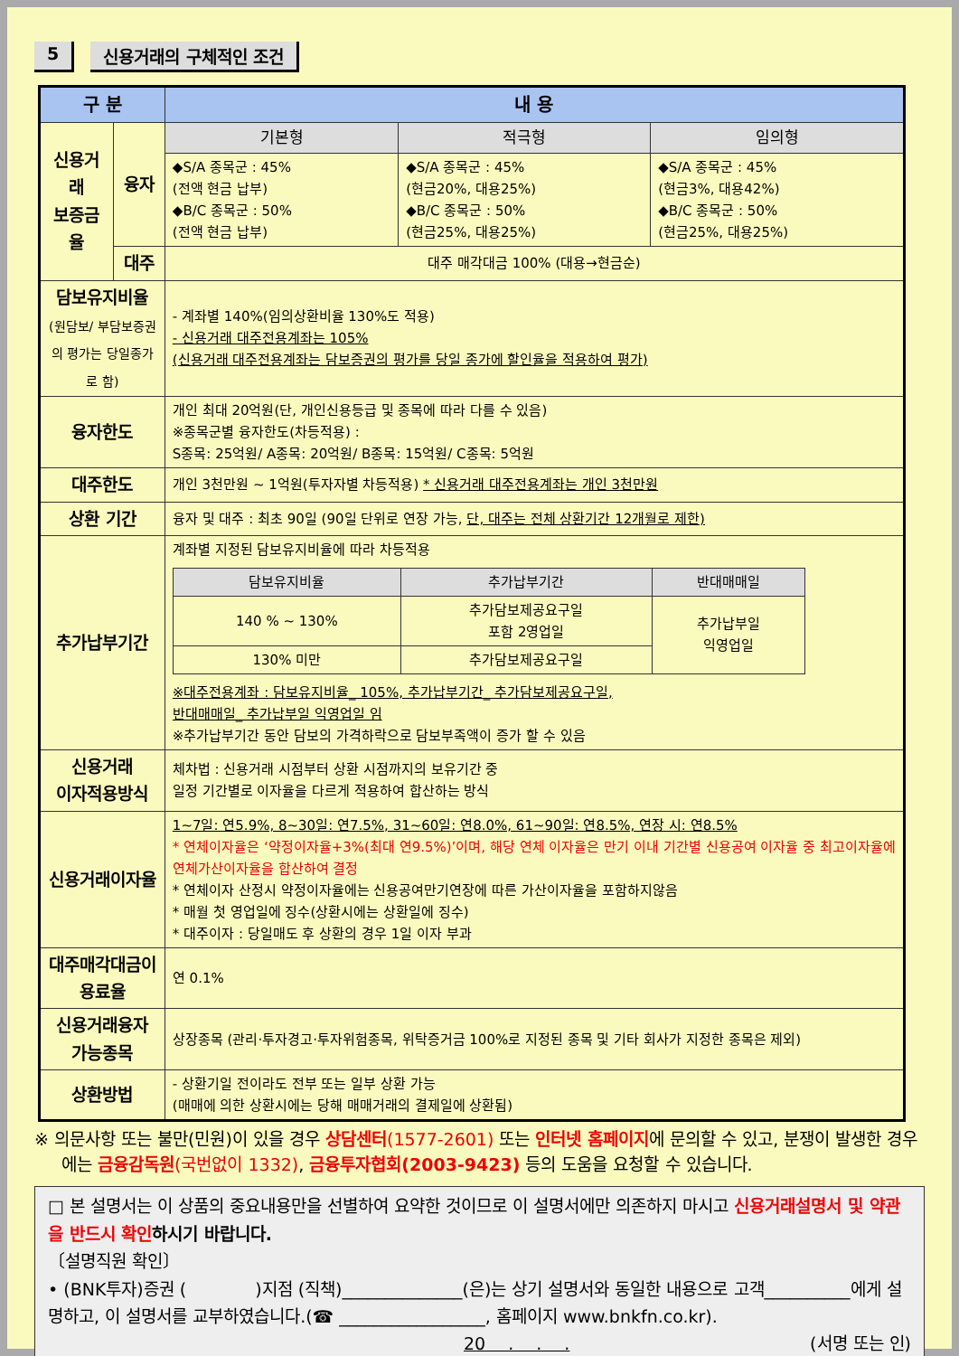5 신용거래의 구체적인 조건
| 구 분 | | 내 용 | | |
| --- | --- | --- | --- | --- |
| 신용거래 보증금율 | 융자 | 기본형 | 적극형 | 임의형 |
| | | ◆S/A 종목군 : 45% (전액 현금 납부) ◆B/C 종목군 : 50% (전액 현금 납부) | ◆S/A 종목군 : 45% (현금20%, 대용25%) ◆B/C 종목군 : 50% (현금25%, 대용25%) | ◆S/A 종목군 : 45% (현금3%, 대용42%) ◆B/C 종목군 : 50% (현금25%, 대용25%) |
| | 대주 | 대주 매각대금 100% (대용→현금순) | | |
| 담보유지비율 (원담보/ 부담보증권의 평가는 당일종가로 함) | | - 계좌별 140%(임의상환비율 130%도 적용) - 신용거래 대주전용계좌는 105% (신용거래 대주전용계좌는 담보증권의 평가를 당일 종가에 할인율을 적용하여 평가) | | |
| 융자한도 | | 개인 최대 20억원(단, 개인신용등급 및 종목에 따라 다를 수 있음) ※종목군별 융자한도(차등적용) : S종목: 25억원/ A종목: 20억원/ B종목: 15억원/ C종목: 5억원 | | |
| 대주한도 | | 개인 3천만원 ~ 1억원(투자자별 차등적용) * 신용거래 대주전용계좌는 개인 3천만원 | | |
| 상환 기간 | | 융자 및 대주 : 최초 90일 (90일 단위로 연장 가능, 단, 대주는 전체 상환기간 12개월로 제한) | | |
| 추가납부기간 | | 계좌별 지정된 담보유지비율에 따라 차등적용 / 담보유지비율 / 추가납부기간 / 반대매매일 / / --- / --- / --- / / 140 % ~ 130% / 추가담보제공요구일 포함 2영업일 / 추가납부일 익영업일 / / 130% 미만 / 추가담보제공요구일 / / ※대주전용계좌 : 담보유지비율_ 105%, 추가납부기간_ 추가담보제공요구일, 반대매매일_ 추가납부일 익영업일 임 ※추가납부기간 동안 담보의 가격하락으로 담보부족액이 증가 할 수 있음 | | |
| 신용거래 이자적용방식 | | 체차법 : 신용거래 시점부터 상환 시점까지의 보유기간 중 일정 기간별로 이자율을 다르게 적용하여 합산하는 방식 | | |
| 신용거래이자율 | | 1~7일: 연5.9%, 8~30일: 연7.5%, 31~60일: 연8.0%, 61~90일: 연8.5%, 연장 시: 연8.5% * 연체이자율은 ‘약정이자율+3%(최대 연9.5%)’이며, 해당 연체 이자율은 만기 이내 기간별 신용공여 이자율 중 최고이자율에 연체가산이자율을 합산하여 결정 * 연체이자 산정시 약정이자율에는 신용공여만기연장에 따른 가산이자율을 포함하지않음 * 매월 첫 영업일에 징수(상환시에는 상환일에 징수) * 대주이자 : 당일매도 후 상환의 경우 1일 이자 부과 | | |
| 대주매각대금이용료율 | | 연 0.1% | | |
| 신용거래융자 가능종목 | | 상장종목 (관리·투자경고·투자위험종목, 위탁증거금 100%로 지정된 종목 및 기타 회사가 지정한 종목은 제외) | | |
| 상환방법 | | - 상환기일 전이라도 전부 또는 일부 상환 가능 (매매에 의한 상환시에는 당해 매매거래의 결제일에 상환됨) | | |
※ 의문사항 또는 불만(민원)이 있을 경우 상담센터(1577-2601) 또는 인터넷 홈페이지에 문의할 수 있고, 분쟁이 발생한 경우에는 금융감독원(국번없이 1332), 금융투자협회(2003-9423) 등의 도움을 요청할 수 있습니다.
□ 본 설명서는 이 상품의 중요내용만을 선별하여 요약한 것이므로 이 설명서에만 의존하지 마시고 신용거래설명서 및 약관을 반드시 확인 하시기 바랍니다.
〔설명직원 확인〕
• (BNK투자)증권 (　　　　)지점 (직책)______________(은)는 상기 설명서와 동일한 내용으로 고객__________에게 설명하고, 이 설명서를 교부하였습니다.(☎ _________________, 홈페이지 www.bnkfn.co.kr).
20　 .　 .　 . (서명 또는 인)